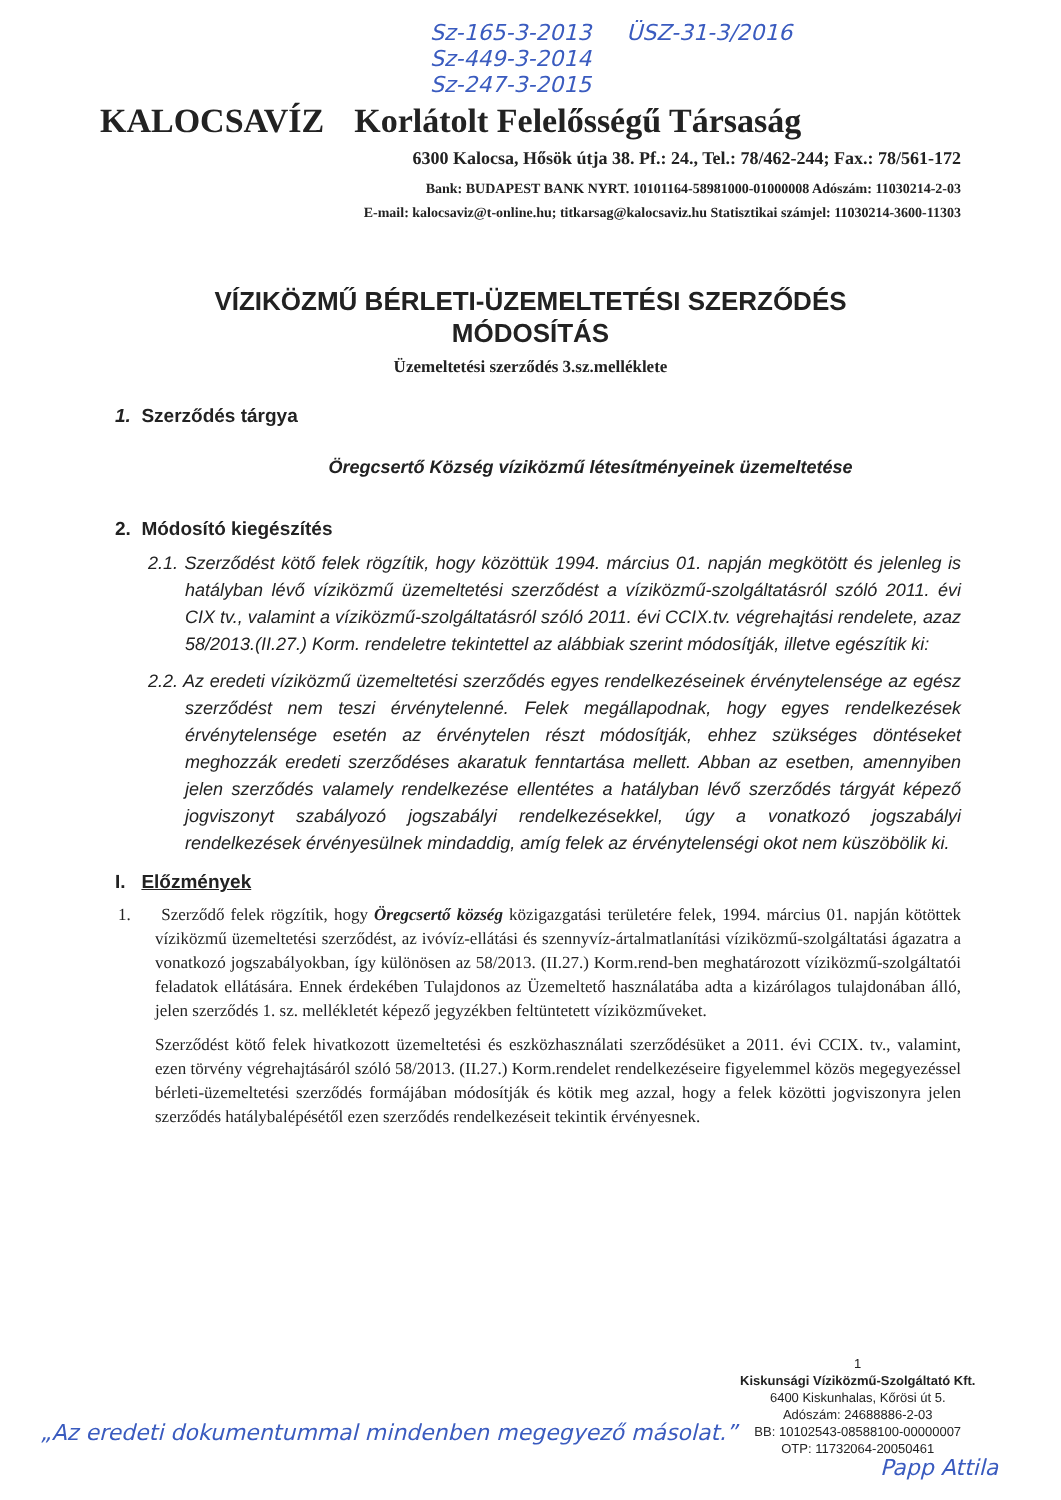Sz-165-3-2013 ÜSZ-31-3/2016
Sz-449-3-2014
Sz-247-3-2015
KALOCSAVÍZ Korlátolt Felelősségű Társaság
6300 Kalocsa, Hősök útja 38. Pf.: 24., Tel.: 78/462-244; Fax.: 78/561-172
Bank: BUDAPEST BANK NYRT. 10101164-58981000-01000008 Adószám: 11030214-2-03
E-mail: kalocsaviz@t-online.hu; titkarsag@kalocsaviz.hu Statisztikai számjel: 11030214-3600-11303
VÍZIKÖZMŰ BÉRLETI-ÜZEMELTETÉSI SZERZŐDÉS
MÓDOSÍTÁS
Üzemeltetési szerződés 3.sz.melléklete
1. Szerződés tárgya
Öregcsertő Község víziközmű létesítményeinek üzemeltetése
2. Módosító kiegészítés
2.1. Szerződést kötő felek rögzítik, hogy közöttük 1994. március 01. napján megkötött és jelenleg is hatályban lévő víziközmű üzemeltetési szerződést a víziközmű-szolgáltatásról szóló 2011. évi CIX tv., valamint a víziközmű-szolgáltatásról szóló 2011. évi CCIX.tv. végrehajtási rendelete, azaz 58/2013.(II.27.) Korm. rendeletre tekintettel az alábbiak szerint módosítják, illetve egészítik ki:
2.2. Az eredeti víziközmű üzemeltetési szerződés egyes rendelkezéseinek érvénytelensége az egész szerződést nem teszi érvénytelenné. Felek megállapodnak, hogy egyes rendelkezések érvénytelensége esetén az érvénytelen részt módosítják, ehhez szükséges döntéseket meghozzák eredeti szerződéses akaratuk fenntartása mellett. Abban az esetben, amennyiben jelen szerződés valamely rendelkezése ellentétes a hatályban lévő szerződés tárgyát képező jogviszonyt szabályozó jogszabályi rendelkezésekkel, úgy a vonatkozó jogszabályi rendelkezések érvényesülnek mindaddig, amíg felek az érvénytelenségi okot nem küszöbölik ki.
I. Előzmények
1. Szerződő felek rögzítik, hogy Öregcsertő község közigazgatási területére felek, 1994. március 01. napján kötöttek víziközmű üzemeltetési szerződést, az ivóvíz-ellátási és szennyvíz-ártalmatlanítási víziközmű-szolgáltatási ágazatra a vonatkozó jogszabályokban, így különösen az 58/2013. (II.27.) Korm.rend-ben meghatározott víziközmű-szolgáltatói feladatok ellátására. Ennek érdekében Tulajdonos az Üzemeltető használatába adta a kizárólagos tulajdonában álló, jelen szerződés 1. sz. mellékletét képező jegyzékben feltüntetett víziközműveket.
Szerződést kötő felek hivatkozott üzemeltetési és eszközhasználati szerződésüket a 2011. évi CCIX. tv., valamint, ezen törvény végrehajtásáról szóló 58/2013. (II.27.) Korm.rendelet rendelkezéseire figyelemmel közös megegyezéssel bérleti-üzemeltetési szerződés formájában módosítják és kötik meg azzal, hogy a felek közötti jogviszonyra jelen szerződés hatálybalépésétől ezen szerződés rendelkezéseit tekintik érvényesnek.
1
Kiskunsági Víziközmű-Szolgáltató Kft.
6400 Kiskunhalas, Kőrösi út 5.
Adószám: 24688886-2-03
BB: 10102543-08588100-00000007
OTP: 11732064-20050461
„Az eredeti dokumentummal mindenben megegyező másolat.”
Papp Attila